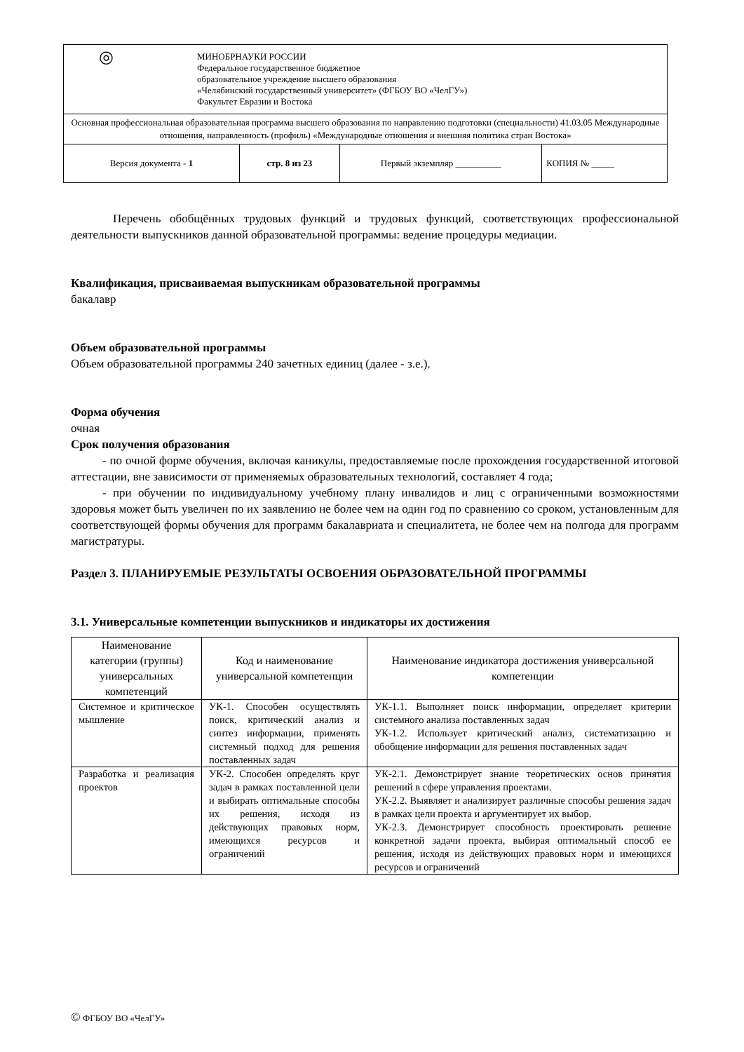| ◎ МИНОБРНАУКИ РОССИИ Федеральное государственное бюджетное образовательное учреждение высшего образования «Челябинский государственный университет» (ФГБОУ ВО «ЧелГУ») Факультет Евразии и Востока | | | |
| Основная профессиональная образовательная программа высшего образования по направлению подготовки (специальности) 41.03.05 Международные отношения, направленность (профиль) «Международные отношения и внешняя политика стран Востока» | | | |
| Версия документа - 1 | стр. 8 из 23 | Первый экземпляр __________ | КОПИЯ № _____ |
Перечень обобщённых трудовых функций и трудовых функций, соответствующих профессиональной деятельности выпускников данной образовательной программы: ведение процедуры медиации.
Квалификация, присваиваемая выпускникам образовательной программы
бакалавр
Объем образовательной программы
Объем образовательной программы 240 зачетных единиц (далее - з.е.).
Форма обучения
очная
Срок получения образования
- по очной форме обучения, включая каникулы, предоставляемые после прохождения государственной итоговой аттестации, вне зависимости от применяемых образовательных технологий, составляет 4 года;
- при обучении по индивидуальному учебному плану инвалидов и лиц с ограниченными возможностями здоровья может быть увеличен по их заявлению не более чем на один год по сравнению со сроком, установленным для соответствующей формы обучения для программ бакалавриата и специалитета, не более чем на полгода для программ магистратуры.
Раздел 3. ПЛАНИРУЕМЫЕ РЕЗУЛЬТАТЫ ОСВОЕНИЯ ОБРАЗОВАТЕЛЬНОЙ ПРОГРАММЫ
3.1. Универсальные компетенции выпускников и индикаторы их достижения
| Наименование категории (группы) универсальных компетенций | Код и наименование универсальной компетенции | Наименование индикатора достижения универсальной компетенции |
| --- | --- | --- |
| Системное и критическое мышление | УК-1. Способен осуществлять поиск, критический анализ и синтез информации, применять системный подход для решения поставленных задач | УК-1.1. Выполняет поиск информации, определяет критерии системного анализа поставленных задач УК-1.2. Использует критический анализ, систематизацию и обобщение информации для решения поставленных задач |
| Разработка и реализация проектов | УК-2. Способен определять круг задач в рамках поставленной цели и выбирать оптимальные способы их решения, исходя из действующих правовых норм, имеющихся ресурсов и ограничений | УК-2.1. Демонстрирует знание теоретических основ принятия решений в сфере управления проектами. УК-2.2. Выявляет и анализирует различные способы решения задач в рамках цели проекта и аргументирует их выбор. УК-2.3. Демонстрирует способность проектировать решение конкретной задачи проекта, выбирая оптимальный способ ее решения, исходя из действующих правовых норм и имеющихся ресурсов и ограничений |
© ФГБОУ ВО «ЧелГУ»